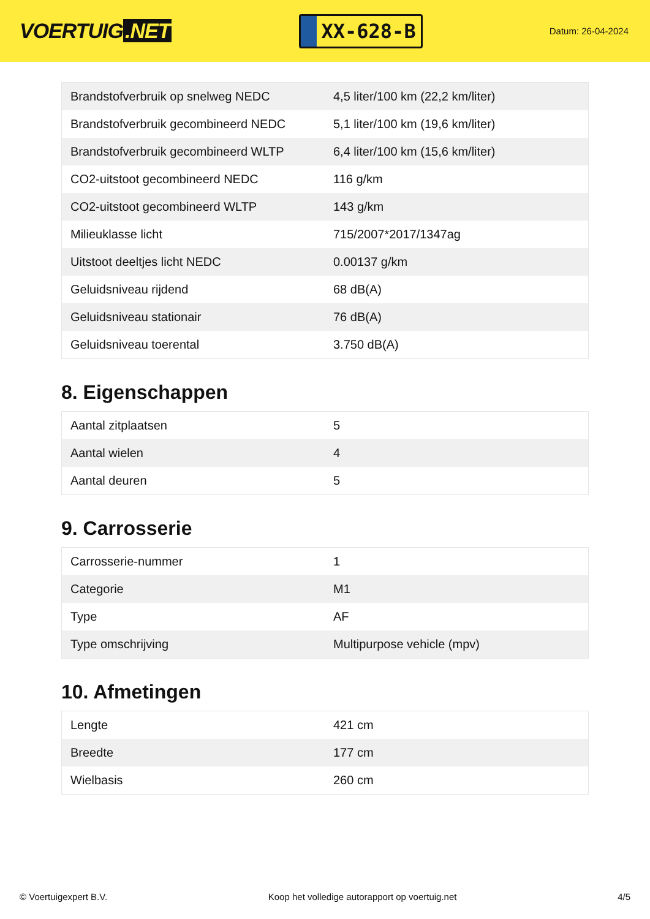VOERTUIG.NET
XX-628-B
Datum: 26-04-2024
| Brandstofverbruik op snelweg NEDC | 4,5 liter/100 km (22,2 km/liter) |
| Brandstofverbruik gecombineerd NEDC | 5,1 liter/100 km (19,6 km/liter) |
| Brandstofverbruik gecombineerd WLTP | 6,4 liter/100 km (15,6 km/liter) |
| CO2-uitstoot gecombineerd NEDC | 116 g/km |
| CO2-uitstoot gecombineerd WLTP | 143 g/km |
| Milieuklasse licht | 715/2007*2017/1347ag |
| Uitstoot deeltjes licht NEDC | 0.00137 g/km |
| Geluidsniveau rijdend | 68 dB(A) |
| Geluidsniveau stationair | 76 dB(A) |
| Geluidsniveau toerental | 3.750 dB(A) |
8. Eigenschappen
| Aantal zitplaatsen | 5 |
| Aantal wielen | 4 |
| Aantal deuren | 5 |
9. Carrosserie
| Carrosserie-nummer | 1 |
| Categorie | M1 |
| Type | AF |
| Type omschrijving | Multipurpose vehicle (mpv) |
10. Afmetingen
| Lengte | 421 cm |
| Breedte | 177 cm |
| Wielbasis | 260 cm |
© Voertuigexpert B.V. Koop het volledige autorapport op voertuig.net 4/5